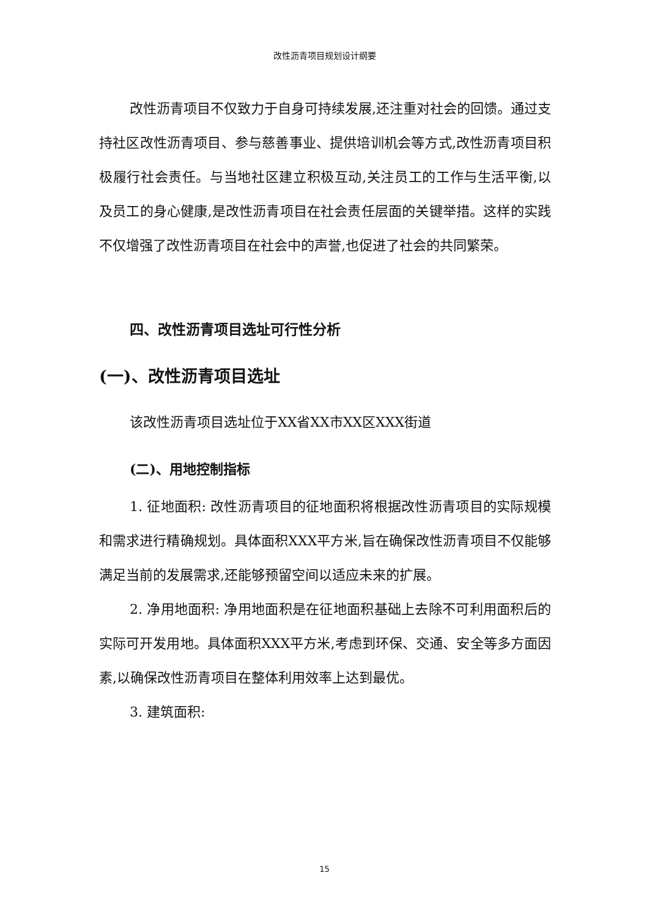改性沥青项目规划设计纲要
改性沥青项目不仅致力于自身可持续发展,还注重对社会的回馈。通过支持社区改性沥青项目、参与慈善事业、提供培训机会等方式,改性沥青项目积极履行社会责任。与当地社区建立积极互动,关注员工的工作与生活平衡,以及员工的身心健康,是改性沥青项目在社会责任层面的关键举措。这样的实践不仅增强了改性沥青项目在社会中的声誉,也促进了社会的共同繁荣。
四、改性沥青项目选址可行性分析
(一)、改性沥青项目选址
该改性沥青项目选址位于XX省XX市XX区XXX街道
(二)、用地控制指标
1. 征地面积: 改性沥青项目的征地面积将根据改性沥青项目的实际规模和需求进行精确规划。具体面积XXX平方米,旨在确保改性沥青项目不仅能够满足当前的发展需求,还能够预留空间以适应未来的扩展。
2. 净用地面积: 净用地面积是在征地面积基础上去除不可利用面积后的实际可开发用地。具体面积XXX平方米,考虑到环保、交通、安全等多方面因素,以确保改性沥青项目在整体利用效率上达到最优。
3. 建筑面积:
15